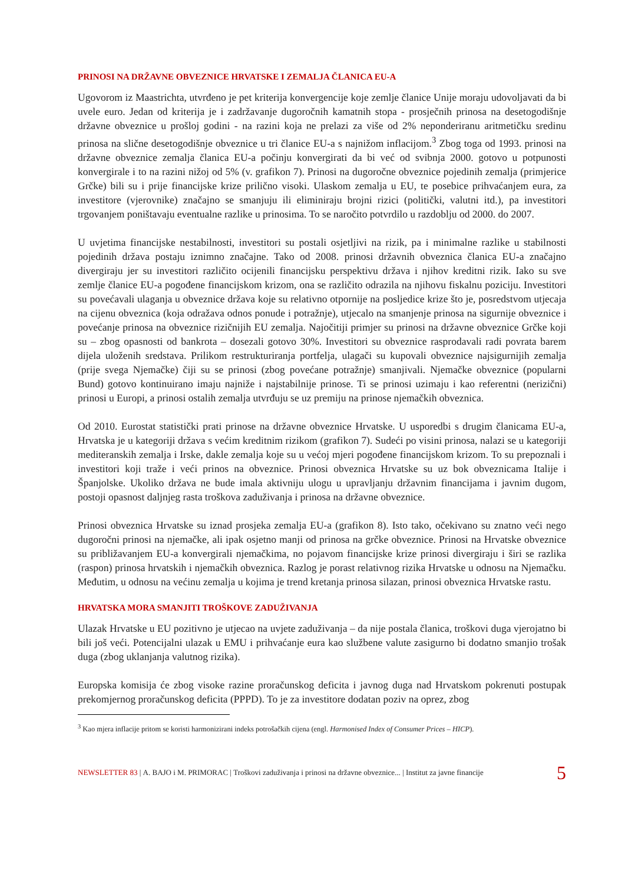PRINOSI NA DRŽAVNE OBVEZNICE HRVATSKE I ZEMALJA ČLANICA EU-A
Ugovorom iz Maastrichta, utvrđeno je pet kriterija konvergencije koje zemlje članice Unije moraju udovoljavati da bi uvele euro. Jedan od kriterija je i zadržavanje dugoročnih kamatnih stopa - prosječnih prinosa na desetogodišnje državne obveznice u prošloj godini - na razini koja ne prelazi za više od 2% neponderiranu aritmetičku sredinu prinosa na slične desetogodišnje obveznice u tri članice EU-a s najnižom inflacijom.<sup>3</sup> Zbog toga od 1993. prinosi na državne obveznice zemalja članica EU-a počinju konvergirati da bi već od svibnja 2000. gotovo u potpunosti konvergirale i to na razini nižoj od 5% (v. grafikon 7). Prinosi na dugoročne obveznice pojedinih zemalja (primjerice Grčke) bili su i prije financijske krize prilično visoki. Ulaskom zemalja u EU, te posebice prihvaćanjem eura, za investitore (vjerovnike) značajno se smanjuju ili eliminiraju brojni rizici (politički, valutni itd.), pa investitori trgovanjem poništavaju eventualne razlike u prinosima. To se naročito potvrdilo u razdoblju od 2000. do 2007.
U uvjetima financijske nestabilnosti, investitori su postali osjetljivi na rizik, pa i minimalne razlike u stabilnosti pojedinih država postaju iznimno značajne. Tako od 2008. prinosi državnih obveznica članica EU-a značajno divergiraju jer su investitori različito ocijenili financijsku perspektivu država i njihov kreditni rizik. Iako su sve zemlje članice EU-a pogođene financijskom krizom, ona se različito odrazila na njihovu fiskalnu poziciju. Investitori su povećavali ulaganja u obveznice država koje su relativno otpornije na posljedice krize što je, posredstvom utjecaja na cijenu obveznica (koja odražava odnos ponude i potražnje), utjecalo na smanjenje prinosa na sigurnije obveznice i povećanje prinosa na obveznice rizičnijih EU zemalja. Najočitiji primjer su prinosi na državne obveznice Grčke koji su – zbog opasnosti od bankrota – dosezali gotovo 30%. Investitori su obveznice rasprodavali radi povrata barem dijela uloženih sredstava. Prilikom restrukturiranja portfelja, ulagači su kupovali obveznice najsigurnijih zemalja (prije svega Njemačke) čiji su se prinosi (zbog povećane potražnje) smanjivali. Njemačke obveznice (popularni Bund) gotovo kontinuirano imaju najniže i najstabilnije prinose. Ti se prinosi uzimaju i kao referentni (nerizični) prinosi u Europi, a prinosi ostalih zemalja utvrđuju se uz premiju na prinose njemačkih obveznica.
Od 2010. Eurostat statistički prati prinose na državne obveznice Hrvatske. U usporedbi s drugim članicama EU-a, Hrvatska je u kategoriji država s većim kreditnim rizikom (grafikon 7). Sudeći po visini prinosa, nalazi se u kategoriji mediteranskih zemalja i Irske, dakle zemalja koje su u većoj mjeri pogođene financijskom krizom. To su prepoznali i investitori koji traže i veći prinos na obveznice. Prinosi obveznica Hrvatske su uz bok obveznicama Italije i Španjolske. Ukoliko država ne bude imala aktivniju ulogu u upravljanju državnim financijama i javnim dugom, postoji opasnost daljnjeg rasta troškova zaduživanja i prinosa na državne obveznice.
Prinosi obveznica Hrvatske su iznad prosjeka zemalja EU-a (grafikon 8). Isto tako, očekivano su znatno veći nego dugoročni prinosi na njemačke, ali ipak osjetno manji od prinosa na grčke obveznice. Prinosi na Hrvatske obveznice su približavanjem EU-a konvergirali njemačkima, no pojavom financijske krize prinosi divergiraju i širi se razlika (raspon) prinosa hrvatskih i njemačkih obveznica. Razlog je porast relativnog rizika Hrvatske u odnosu na Njemačku. Međutim, u odnosu na većinu zemalja u kojima je trend kretanja prinosa silazan, prinosi obveznica Hrvatske rastu.
HRVATSKA MORA SMANJITI TROŠKOVE ZADUŽIVANJA
Ulazak Hrvatske u EU pozitivno je utjecao na uvjete zaduživanja – da nije postala članica, troškovi duga vjerojatno bi bili još veći. Potencijalni ulazak u EMU i prihvaćanje eura kao službene valute zasigurno bi dodatno smanjio trošak duga (zbog uklanjanja valutnog rizika).
Europska komisija će zbog visoke razine proračunskog deficita i javnog duga nad Hrvatskom pokrenuti postupak prekomjernog proračunskog deficita (PPPD). To je za investitore dodatan poziv na oprez, zbog
<sup>3</sup> Kao mjera inflacije pritom se koristi harmonizirani indeks potrošačkih cijena (engl. Harmonised Index of Consumer Prices – HICP).
NEWSLETTER 83 | A. BAJO i M. PRIMORAC | Troškovi zaduživanja i prinosi na državne obveznice... | Institut za javne financije 5